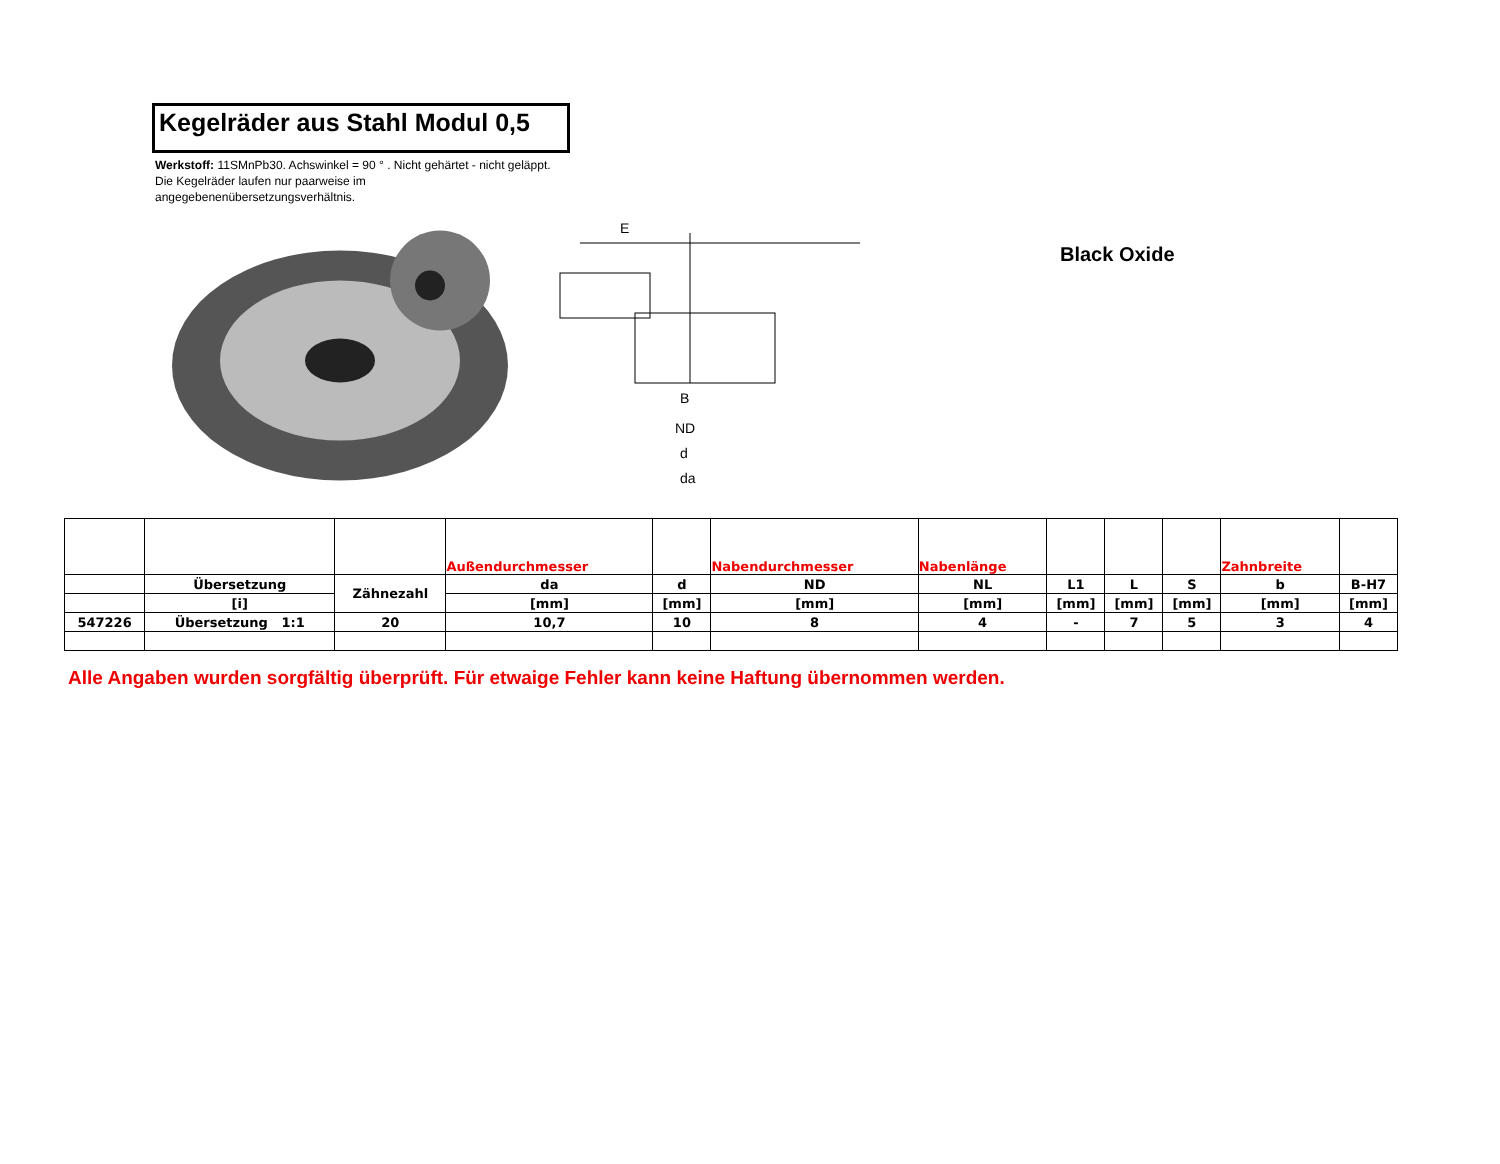Kegelräder aus Stahl Modul 0,5
Werkstoff: 11SMnPb30. Achswinkel = 90 ° . Nicht gehärtet - nicht geläppt. Die Kegelräder laufen nur paarweise im angegebenenübersetzungsverhältnis.
B
ND
d
da
E
Black Oxide
| | | | Außendurchmesser | | Nabendurchmesser | Nabenlänge | | | | Zahnbreite | |
| | Übersetzung | Zähnezahl | da | d | ND | NL | L1 | L | S | b | B-H7 |
| | [i] | | [mm] | [mm] | [mm] | [mm] | [mm] | [mm] | [mm] | [mm] | [mm] |
| 547226 | Übersetzung 1:1 | 20 | 10,7 | 10 | 8 | 4 | - | 7 | 5 | 3 | 4 |
Alle Angaben wurden sorgfältig überprüft. Für etwaige Fehler kann keine Haftung übernommen werden.